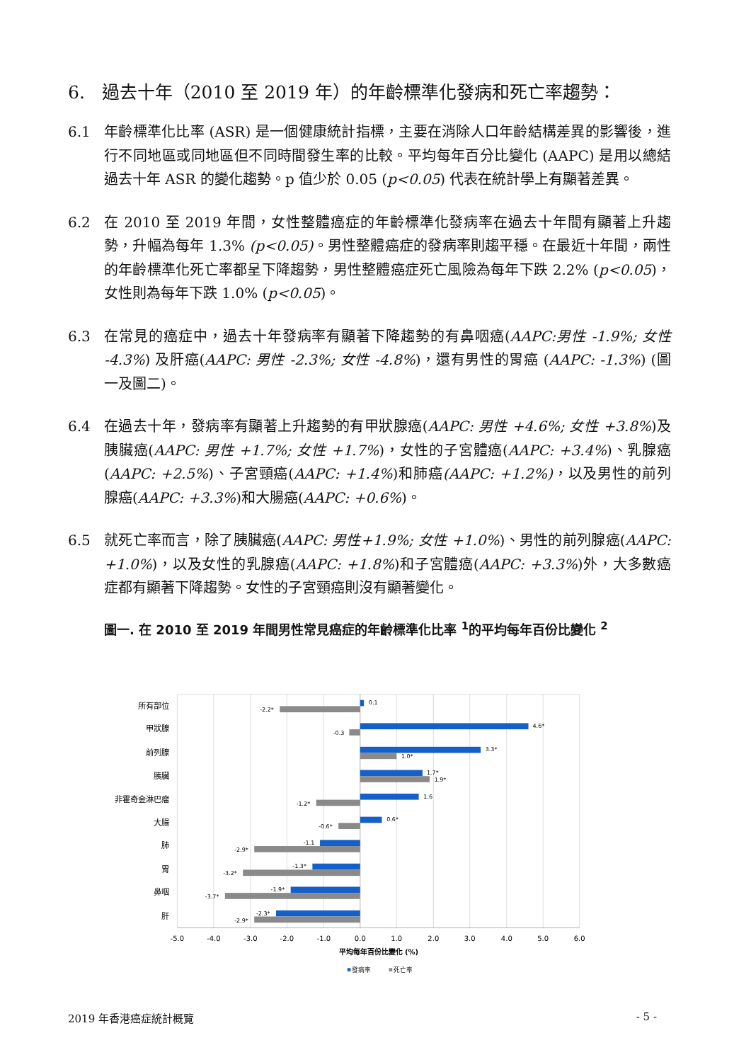6. 過去十年（2010 至 2019 年）的年齡標準化發病和死亡率趨勢：
6.1 年齡標準化比率 (ASR) 是一個健康統計指標，主要在消除人口年齡結構差異的影響後，進行不同地區或同地區但不同時間發生率的比較。平均每年百分比變化 (AAPC) 是用以總結過去十年 ASR 的變化趨勢。p 值少於 0.05 (p<0.05) 代表在統計學上有顯著差異。
6.2 在 2010 至 2019 年間，女性整體癌症的年齡標準化發病率在過去十年間有顯著上升趨勢，升幅為每年 1.3% (p<0.05)。男性整體癌症的發病率則趨平穩。在最近十年間，兩性的年齡標準化死亡率都呈下降趨勢，男性整體癌症死亡風險為每年下跌 2.2% (p<0.05)，女性則為每年下跌 1.0% (p<0.05)。
6.3 在常見的癌症中，過去十年發病率有顯著下降趨勢的有鼻咽癌(AAPC:男性 -1.9%; 女性 -4.3%) 及肝癌(AAPC: 男性 -2.3%; 女性 -4.8%)，還有男性的胃癌 (AAPC: -1.3%) (圖一及圖二)。
6.4 在過去十年，發病率有顯著上升趨勢的有甲狀腺癌(AAPC: 男性 +4.6%; 女性 +3.8%)及胰臟癌(AAPC: 男性 +1.7%; 女性 +1.7%)，女性的子宮體癌(AAPC: +3.4%)、乳腺癌(AAPC: +2.5%)、子宮頸癌(AAPC: +1.4%)和肺癌(AAPC: +1.2%)，以及男性的前列腺癌(AAPC: +3.3%)和大腸癌(AAPC: +0.6%)。
6.5 就死亡率而言，除了胰臟癌(AAPC: 男性+1.9%; 女性 +1.0%)、男性的前列腺癌(AAPC: +1.0%)，以及女性的乳腺癌(AAPC: +1.8%)和子宮體癌(AAPC: +3.3%)外，大多數癌症都有顯著下降趨勢。女性的子宮頸癌則沒有顯著變化。
圖一. 在 2010 至 2019 年間男性常見癌症的年齡標準化比率 <sup>1</sup>的平均每年百份比變化 <sup>2</sup>
所有部位
甲狀腺
前列腺
胰臟
非霍奇金淋巴瘤
大腸
肺
胃
鼻咽
肝
0.1
-2.2*
4.6*
-0.3
3.3*
1.0*
1.7*
1.9*
1.6
-1.2*
0.6*
-0.6*
-1.1
-2.9*
-1.3*
-3.2*
-1.9*
-3.7*
-2.3*
-2.9*
-5.0
-4.0
-3.0
-2.0
-1.0
0.0
1.0
2.0
3.0
4.0
5.0
6.0
平均每年百份比變化 (%)
發病率
死亡率
2019 年香港癌症統計概覽 - 5 -